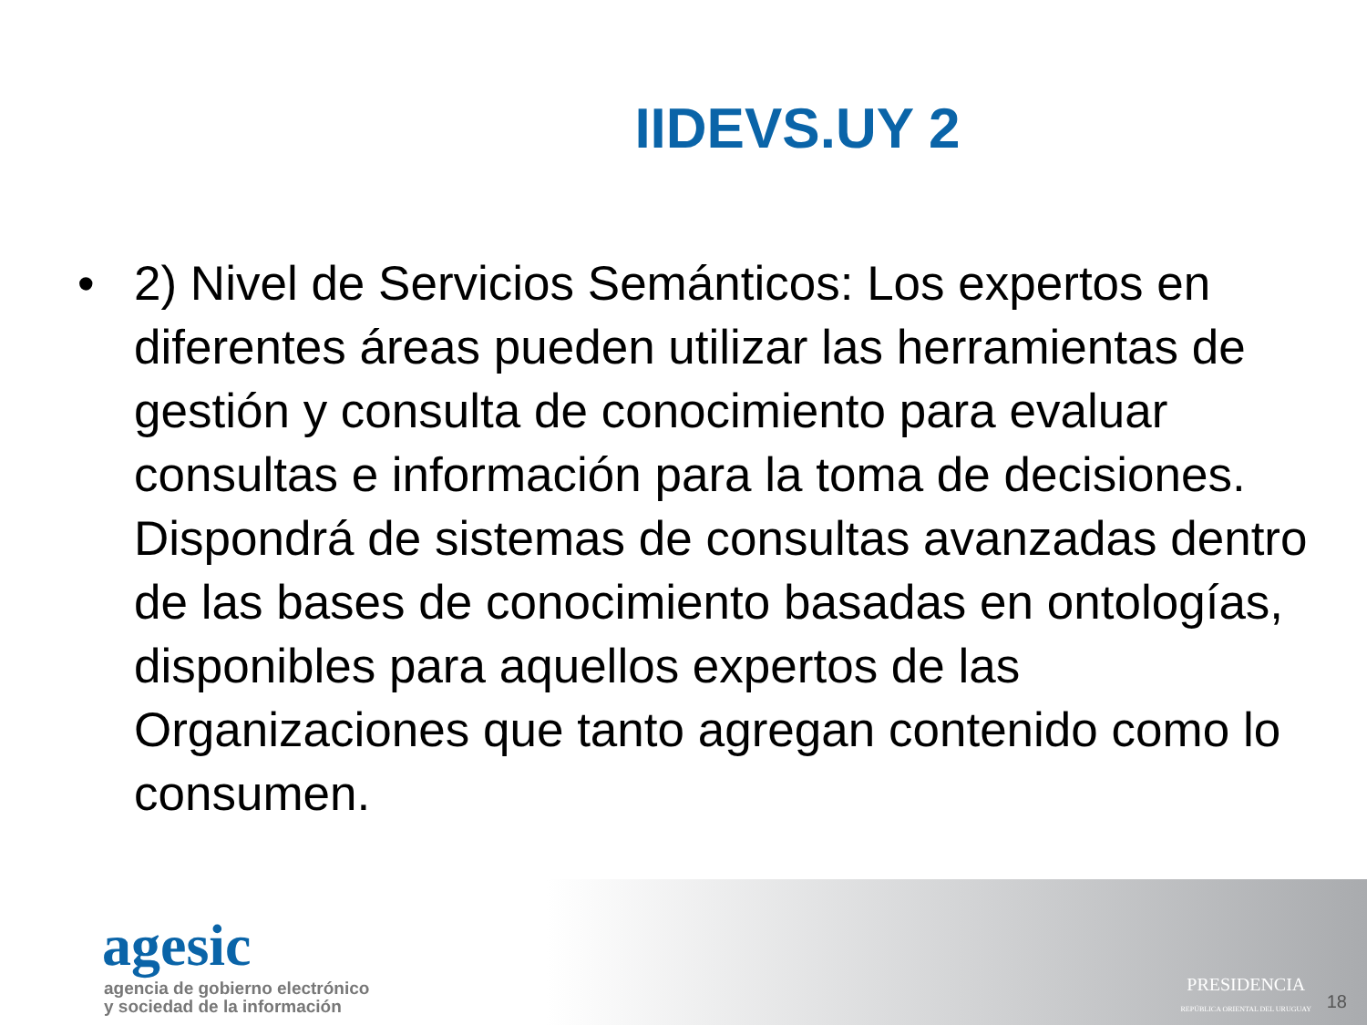IIDEVS.UY 2
• 2) Nivel de Servicios Semánticos: Los expertos en diferentes áreas pueden utilizar las herramientas de gestión y consulta de conocimiento para evaluar consultas e información para la toma de decisiones. Dispondrá de sistemas de consultas avanzadas dentro de las bases de conocimiento basadas en ontologías, disponibles para aquellos expertos de las Organizaciones que tanto agregan contenido como lo consumen.
agesic
agencia de gobierno electrónico
y sociedad de la información
PRESIDENCIA
REPÚBLICA ORIENTAL DEL URUGUAY
18